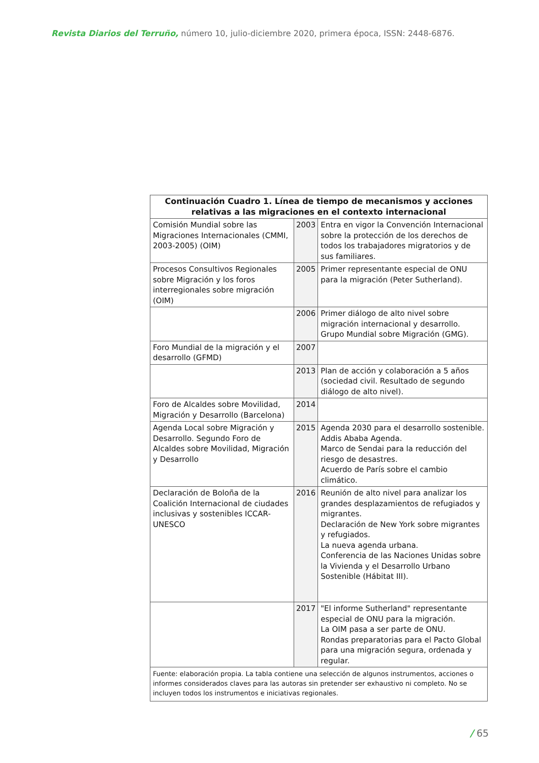Revista Diarios del Terruño, número 10, julio-diciembre 2020, primera época, ISSN: 2448-6876.
| Continuación Cuadro 1. Línea de tiempo de mecanismos y acciones relativas a las migraciones en el contexto internacional | | |
| --- | --- | --- |
| Comisión Mundial sobre las Migraciones Internacionales (CMMI, 2003-2005) (OIM) | 2003 | Entra en vigor la Convención Internacional sobre la protección de los derechos de todos los trabajadores migratorios y de sus familiares. |
| Procesos Consultivos Regionales sobre Migración y los foros interregionales sobre migración (OIM) | 2005 | Primer representante especial de ONU para la migración (Peter Sutherland). |
| | 2006 | Primer diálogo de alto nivel sobre migración internacional y desarrollo. Grupo Mundial sobre Migración (GMG). |
| Foro Mundial de la migración y el desarrollo (GFMD) | 2007 | |
| | 2013 | Plan de acción y colaboración a 5 años (sociedad civil. Resultado de segundo diálogo de alto nivel). |
| Foro de Alcaldes sobre Movilidad, Migración y Desarrollo (Barcelona) | 2014 | |
| Agenda Local sobre Migración y Desarrollo. Segundo Foro de Alcaldes sobre Movilidad, Migración y Desarrollo | 2015 | Agenda 2030 para el desarrollo sostenible. Addis Ababa Agenda. Marco de Sendai para la reducción del riesgo de desastres. Acuerdo de París sobre el cambio climático. |
| Declaración de Boloña de la Coalición Internacional de ciudades inclusivas y sostenibles ICCAR-UNESCO | 2016 | Reunión de alto nivel para analizar los grandes desplazamientos de refugiados y migrantes. Declaración de New York sobre migrantes y refugiados. La nueva agenda urbana. Conferencia de las Naciones Unidas sobre la Vivienda y el Desarrollo Urbano Sostenible (Hábitat III). |
| | 2017 | "El informe Sutherland" representante especial de ONU para la migración. La OIM pasa a ser parte de ONU. Rondas preparatorias para el Pacto Global para una migración segura, ordenada y regular. |
| Fuente: elaboración propia. La tabla contiene una selección de algunos instrumentos, acciones o informes considerados claves para las autoras sin pretender ser exhaustivo ni completo. No se incluyen todos los instrumentos e iniciativas regionales. | | |
/ 65